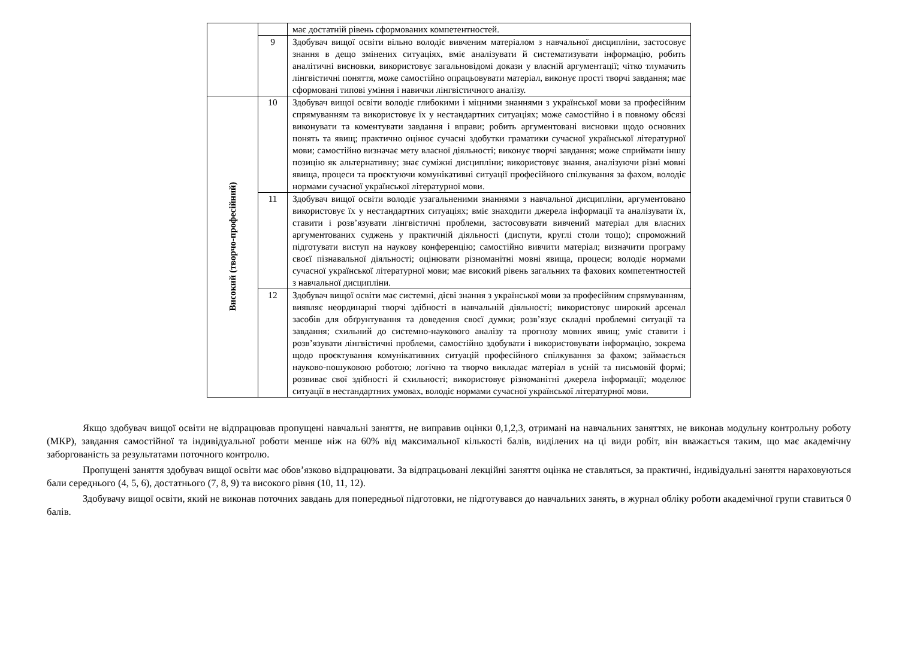| | | має достатній рівень сформованих компетентностей. |
| | 9 | Здобувач вищої освіти вільно володіє вивченим матеріалом з навчальної дисципліни, застосовує знання в дещо змінених ситуаціях, вміє аналізувати й систематизувати інформацію, робить аналітичні висновки, використовує загальновідомі докази у власній аргументації; чітко тлумачить лінгвістичні поняття, може самостійно опрацьовувати матеріал, виконує прості творчі завдання; має сформовані типові уміння і навички лінгвістичного аналізу. |
| Високий (творчо-професійний) | 10 | Здобувач вищої освіти володіє глибокими і міцними знаннями з української мови за професійним спрямуванням та використовує їх у нестандартних ситуаціях; може самостійно і в повному обсязі виконувати та коментувати завдання і вправи; робить аргументовані висновки щодо основних понять та явищ; практично оцінює сучасні здобутки граматики сучасної української літературної мови; самостійно визначає мету власної діяльності; виконує творчі завдання; може сприймати іншу позицію як альтернативну; знає суміжні дисципліни; використовує знання, аналізуючи різні мовні явища, процеси та проєктуючи комунікативні ситуації професійного спілкування за фахом, володіє нормами сучасної української літературної мови. |
| | 11 | Здобувач вищої освіти володіє узагальненими знаннями з навчальної дисципліни, аргументовано використовує їх у нестандартних ситуаціях; вміє знаходити джерела інформації та аналізувати їх, ставити і розв’язувати лінгвістичні проблеми, застосовувати вивчений матеріал для власних аргументованих суджень у практичній діяльності (диспути, круглі столи тощо); спроможний підготувати виступ на наукову конференцію; самостійно вивчити матеріал; визначити програму своєї пізнавальної діяльності; оцінювати різноманітні мовні явища, процеси; володіє нормами сучасної української літературної мови; має високий рівень загальних та фахових компетентностей з навчальної дисципліни. |
| | 12 | Здобувач вищої освіти має системні, дієві знання з української мови за професійним спрямуванням, виявляє неординарні творчі здібності в навчальній діяльності; використовує широкий арсенал засобів для обґрунтування та доведення своєї думки; розв’язує складні проблемні ситуації та завдання; схильний до системно-наукового аналізу та прогнозу мовних явищ; уміє ставити і розв’язувати лінгвістичні проблеми, самостійно здобувати і використовувати інформацію, зокрема щодо проєктування комунікативних ситуацій професійного спілкування за фахом; займається науково-пошуковою роботою; логічно та творчо викладає матеріал в усній та письмовій формі; розвиває свої здібності й схильності; використовує різноманітні джерела інформації; моделює ситуації в нестандартних умовах, володіє нормами сучасної української літературної мови. |
Якщо здобувач вищої освіти не відпрацював пропущені навчальні заняття, не виправив оцінки 0,1,2,3, отримані на навчальних заняттях, не виконав модульну контрольну роботу (МКР), завдання самостійної та індивідуальної роботи менше ніж на 60% від максимальної кількості балів, виділених на ці види робіт, він вважається таким, що має академічну заборгованість за результатами поточного контролю.
Пропущені заняття здобувач вищої освіти має обов’язково відпрацювати. За відпрацьовані лекційні заняття оцінка не ставляться, за практичні, індивідуальні заняття нараховуються бали середнього (4, 5, 6), достатнього (7, 8, 9) та високого рівня (10, 11, 12).
Здобувачу вищої освіти, який не виконав поточних завдань для попередньої підготовки, не підготувався до навчальних занять, в журнал обліку роботи академічної групи ставиться 0 балів.